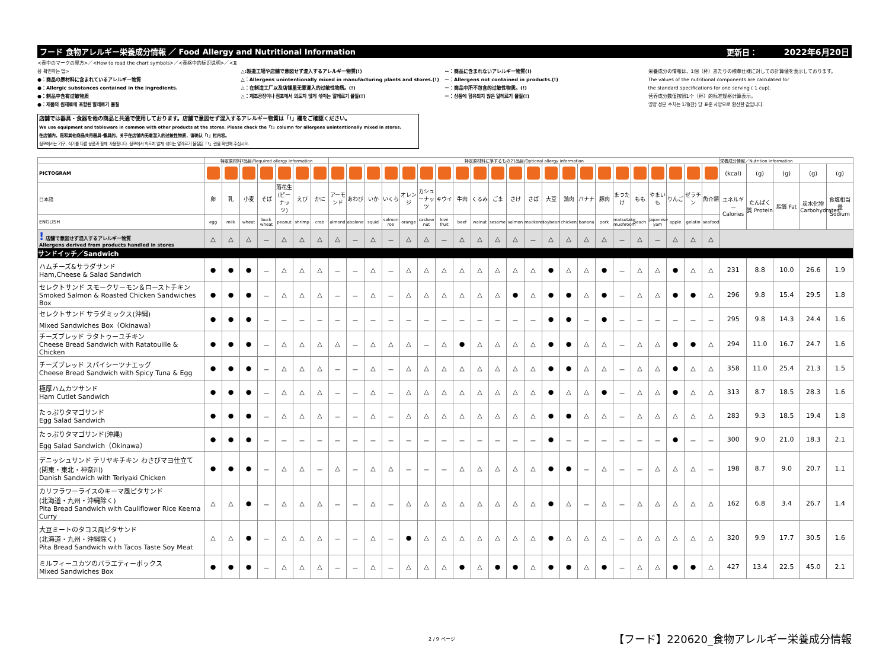フード 食物アレルギー栄養成分情報 ／ Food Allergy and Nutritional Information 更新日： 2022年6月20日
<表中のマークの見方>／<How to read the chart symbols>／<表格中的标识说明>／<표용 확인하는 법>
●：商品の原材料に含まれているアレルギー物質
●：Allergic substances contained in the ingredients.
●：制品中含有过敏物质
●：제품의 원재료에 포함된 알레르기 물질
△:製造工場や店舗で意図せず混入するアレルギー物質(!)
△：Allergens unintentionally mixed in manufacturing plants and stores.(!)
△：在制造工厂以及店铺里无意混入的过敏性物质。(!)
△：제조공장이나 점포에서 의도치 않게 섞이는 알레르기 물질(!)
－：商品に含まれないアレルギー物質(!)
－：Allergens not contained in products.(!)
－：商品中所不包含的过敏性物质。(!)
－：상품에 함유되지 않은 알레르기 물질(!)
栄養成分の情報は、1個（杯）あたりの標準仕様に対しての計算値を表示しております。
The values of the nutritional components are calculated for
the standard specifications for one serving ( 1 cup).
营养成分数值按照1个（杯）的标准规格计算表示。
영양 성분 수치는 1개(잔) 당 표준 사양으로 환산한 값입니다.
店舗では器具・食器を他の商品と共通で使用しております。店舗で意図せず混入するアレルギー物質は「!」欄をご確認ください。
We use equipment and tableware in common with other products at the stores. Please check the「!」column for allergens unintentionally mixed in stores.
在店铺内，是和其他商品共用器具·餐具的。关于在店铺内无意混入的过敏性物质，请确认「!」栏内容。
점포에서는 기구, 식기를 다른 상품과 함께 사용합니다. 점포에서 의도치 않게 섞이는 알레르기 물질은「!」란을 확인해 주십시오.
| | 特定原材料7品目/Required allergy information | | | | | | | 特定原材料に準ずるもの21品目/Optional allergy information | | | | | | | | | | | | | | | | | | | | | | 栄養成分情報／Nutrition information | | | | |
| PICTOGRAM | | | | | | | | | | | | | | | | | | | | | | | | | | | | | | (kcal) | (g) | (g) | (g) | (g) |
| 日本語 | 卵 | 乳 | 小麦 | そば | 落花生(ピーナッツ) | えび | かに | アーモンド | あわび | いか | いくら | オレンジ | カシューナッツ | キウイ | 牛肉 | くるみ | ごま | さけ | さば | 大豆 | 鶏肉 | バナナ | 豚肉 | まつたけ | もも | やまいも | りんご | ゼラチン | 魚介類 | エネルギー Calories | たんぱく質 Protein | 脂質 Fat | 炭水化物 Carbohydrates | 食塩相当量 Sodium |
| ENGLISH | egg | milk | wheat | buck wheat | peanut | shrimp | crab | almond | abalone | squid | salmon roe | orange | cashew nut | kiwi fruit | beef | walnut | sesame | salmon | mackerel | soybean | chicken | banana | pork | matsutake mushroom | peach | japanese yam | apple | gelatin | seafood | | | | | |
| ! 店舗で意図せず混入するアレルギー物質 Allergens derived from products handled in stores | △ | △ | △ | － | △ | △ | △ | △ | － | △ | － | △ | △ | － | △ | △ | △ | △ | － | △ | △ | △ | △ | － | △ | － | △ | △ | △ | | | | | |
| サンドイッチ／Sandwich | | | | | | | | | | | | | | | | | | | | | | | | | | | | | | | | | | |
| ハムチーズ&サラダサンド Ham,Cheese & Salad Sandwich | ● | ● | ● | － | △ | △ | △ | － | － | △ | － | △ | △ | △ | △ | △ | △ | △ | △ | ● | △ | △ | ● | － | △ | △ | ● | △ | △ | 231 | 8.8 | 10.0 | 26.6 | 1.9 |
| セレクトサンド スモークサーモン＆ローストチキン Smoked Salmon & Roasted Chicken Sandwiches Box | ● | ● | ● | － | △ | △ | △ | － | － | △ | － | △ | △ | △ | △ | △ | △ | ● | △ | ● | ● | △ | ● | － | △ | △ | ● | ● | △ | 296 | 9.8 | 15.4 | 29.5 | 1.8 |
| セレクトサンド サラダミックス(沖縄) Mixed Sandwiches Box（Okinawa） | ● | ● | ● | － | － | － | － | － | － | － | － | － | － | － | － | － | － | － | － | ● | ● | － | ● | － | － | － | － | － | － | 295 | 9.8 | 14.3 | 24.4 | 1.6 |
| チーズブレッド ラタトゥーユチキン Cheese Bread Sandwich with Ratatouille & Chicken | ● | ● | ● | － | △ | △ | △ | △ | － | △ | △ | △ | － | △ | ● | △ | △ | △ | △ | ● | ● | △ | △ | － | △ | △ | ● | ● | △ | 294 | 11.0 | 16.7 | 24.7 | 1.6 |
| チーズブレッド スパイシーツナエッグ Cheese Bread Sandwich with Spicy Tuna & Egg | ● | ● | ● | － | △ | △ | △ | － | － | △ | － | △ | △ | △ | △ | △ | △ | △ | △ | ● | ● | △ | △ | － | △ | △ | ● | △ | △ | 358 | 11.0 | 25.4 | 21.3 | 1.5 |
| 極厚ハムカツサンド Ham Cutlet Sandwich | ● | ● | ● | － | △ | △ | △ | － | － | △ | － | △ | △ | △ | △ | △ | △ | △ | △ | ● | △ | △ | ● | － | △ | △ | ● | △ | △ | 313 | 8.7 | 18.5 | 28.3 | 1.6 |
| たっぷりタマゴサンド Egg Salad Sandwich | ● | ● | ● | － | △ | △ | △ | － | － | △ | － | △ | △ | △ | △ | △ | △ | △ | △ | ● | ● | △ | △ | － | △ | △ | △ | △ | △ | 283 | 9.3 | 18.5 | 19.4 | 1.8 |
| たっぷりタマゴサンド(沖縄) Egg Salad Sandwich（Okinawa） | ● | ● | ● | － | － | － | － | － | － | － | － | － | － | － | － | － | － | － | － | ● | － | － | － | － | － | － | ● | － | － | 300 | 9.0 | 21.0 | 18.3 | 2.1 |
| デニッシュサンド テリヤキチキン わさびマヨ仕立て (関東・東北・神奈川) Danish Sandwich with Teriyaki Chicken | ● | ● | ● | － | △ | △ | － | △ | － | △ | △ | － | － | － | △ | △ | △ | △ | △ | ● | ● | － | △ | － | － | △ | △ | △ | － | 198 | 8.7 | 9.0 | 20.7 | 1.1 |
| カリフラワーライスのキーマ風ピタサンド (北海道・九州・沖縄除く) Pita Bread Sandwich with Cauliflower Rice Keema Curry | △ | △ | ● | － | △ | △ | △ | － | － | △ | － | △ | △ | △ | △ | △ | △ | △ | △ | ● | △ | － | △ | － | △ | △ | △ | △ | △ | 162 | 6.8 | 3.4 | 26.7 | 1.4 |
| 大豆ミートのタコス風ピタサンド (北海道・九州・沖縄除く) Pita Bread Sandwich with Tacos Taste Soy Meat | △ | △ | ● | － | △ | △ | △ | － | － | △ | － | ● | △ | △ | △ | △ | △ | △ | △ | ● | △ | △ | △ | － | △ | △ | △ | △ | △ | 320 | 9.9 | 17.7 | 30.5 | 1.6 |
| ミルフィーユカツのバラエティーボックス Mixed Sandwiches Box | ● | ● | ● | － | △ | △ | △ | － | － | △ | － | △ | △ | △ | ● | △ | ● | ● | △ | ● | ● | △ | ● | － | △ | △ | ● | ● | △ | 427 | 13.4 | 22.5 | 45.0 | 2.1 |
2 / 9 ページ 【フード】220620_食物アレルギー栄養成分情報